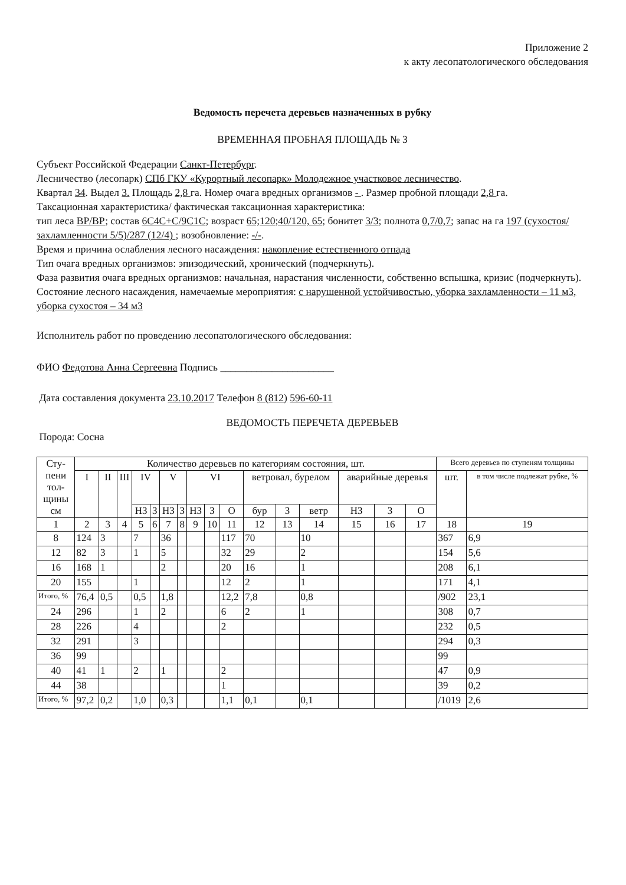Приложение 2
к акту лесопатологического обследования
Ведомость перечета деревьев назначенных в рубку
ВРЕМЕННАЯ ПРОБНАЯ ПЛОЩАДЬ № 3
Субъект Российской Федерации Санкт-Петербург.
Лесничество (лесопарк) СПб ГКУ «Курортный лесопарк» Молодежное участковое лесничество.
Квартал 34. Выдел 3. Площадь 2,8 га. Номер очага вредных организмов - . Размер пробной площади 2,8 га.
Таксационная характеристика/ фактическая таксационная характеристика:
тип леса ВР/ВР; состав 6С4С+С/9С1С; возраст 65;120;40/120, 65; бонитет 3/3; полнота 0,7/0,7; запас на га 197 (сухостоя/захламленности 5/5)/287 (12/4) ; возобновление: -/-.
Время и причина ослабления лесного насаждения: накопление естественного отпада
Тип очага вредных организмов: эпизодический, хронический (подчеркнуть).
Фаза развития очага вредных организмов: начальная, нарастания численности, собственно вспышка, кризис (подчеркнуть).
Состояние лесного насаждения, намечаемые мероприятия: с нарушенной устойчивостью, уборка захламленности – 11 м3, уборка сухостоя – 34 м3
Исполнитель работ по проведению лесопатологического обследования:
ФИО Федотова Анна Сергеевна Подпись ______________________
Дата составления документа 23.10.2017 Телефон 8 (812) 596-60-11
ВЕДОМОСТЬ ПЕРЕЧЕТА ДЕРЕВЬЕВ
Порода: Сосна
| Сту- пени тол- щины см | Количество деревьев по категориям состояния, шт. | | | | | | | | | | | | | | | | Всего деревьев по ступеням толщины | |
| --- | --- | --- | --- | --- | --- | --- | --- | --- | --- | --- | --- | --- | --- | --- | --- | --- | --- | --- |
| | I | II | III | IV | | V | | VI | | | ветровал, бурелом | | | аварийные деревья | | | шт. | в том числе подлежат рубке, % |
| | | | | НЗ | З | НЗ | З | НЗ | З | О | бур | З | ветр | НЗ | З | О | | |
| 1 | 2 | 3 | 4 | 5 | 6 | 7 | 8 | 9 | 10 | 11 | 12 | 13 | 14 | 15 | 16 | 17 | 18 | 19 |
| 8 | 124 | 3 | | 7 | | 36 | | | | 117 | 70 | | 10 | | | | 367 | 6,9 |
| 12 | 82 | 3 | | 1 | | 5 | | | | 32 | 29 | | 2 | | | | 154 | 5,6 |
| 16 | 168 | 1 | | | | 2 | | | | 20 | 16 | | 1 | | | | 208 | 6,1 |
| 20 | 155 | | | 1 | | | | | | 12 | 2 | | 1 | | | | 171 | 4,1 |
| Итого, % | 76,4 | 0,5 | | 0,5 | | 1,8 | | | | 12,2 | 7,8 | | 0,8 | | | | /902 | 23,1 |
| 24 | 296 | | | 1 | | 2 | | | | 6 | 2 | | 1 | | | | 308 | 0,7 |
| 28 | 226 | | | 4 | | | | | | 2 | | | | | | | 232 | 0,5 |
| 32 | 291 | | | 3 | | | | | | | | | | | | | 294 | 0,3 |
| 36 | 99 | | | | | | | | | | | | | | | | 99 | |
| 40 | 41 | 1 | | 2 | | 1 | | | | 2 | | | | | | | 47 | 0,9 |
| 44 | 38 | | | | | | | | | 1 | | | | | | | 39 | 0,2 |
| Итого, % | 97,2 | 0,2 | | 1,0 | | 0,3 | | | | 1,1 | 0,1 | | 0,1 | | | | /1019 | 2,6 |